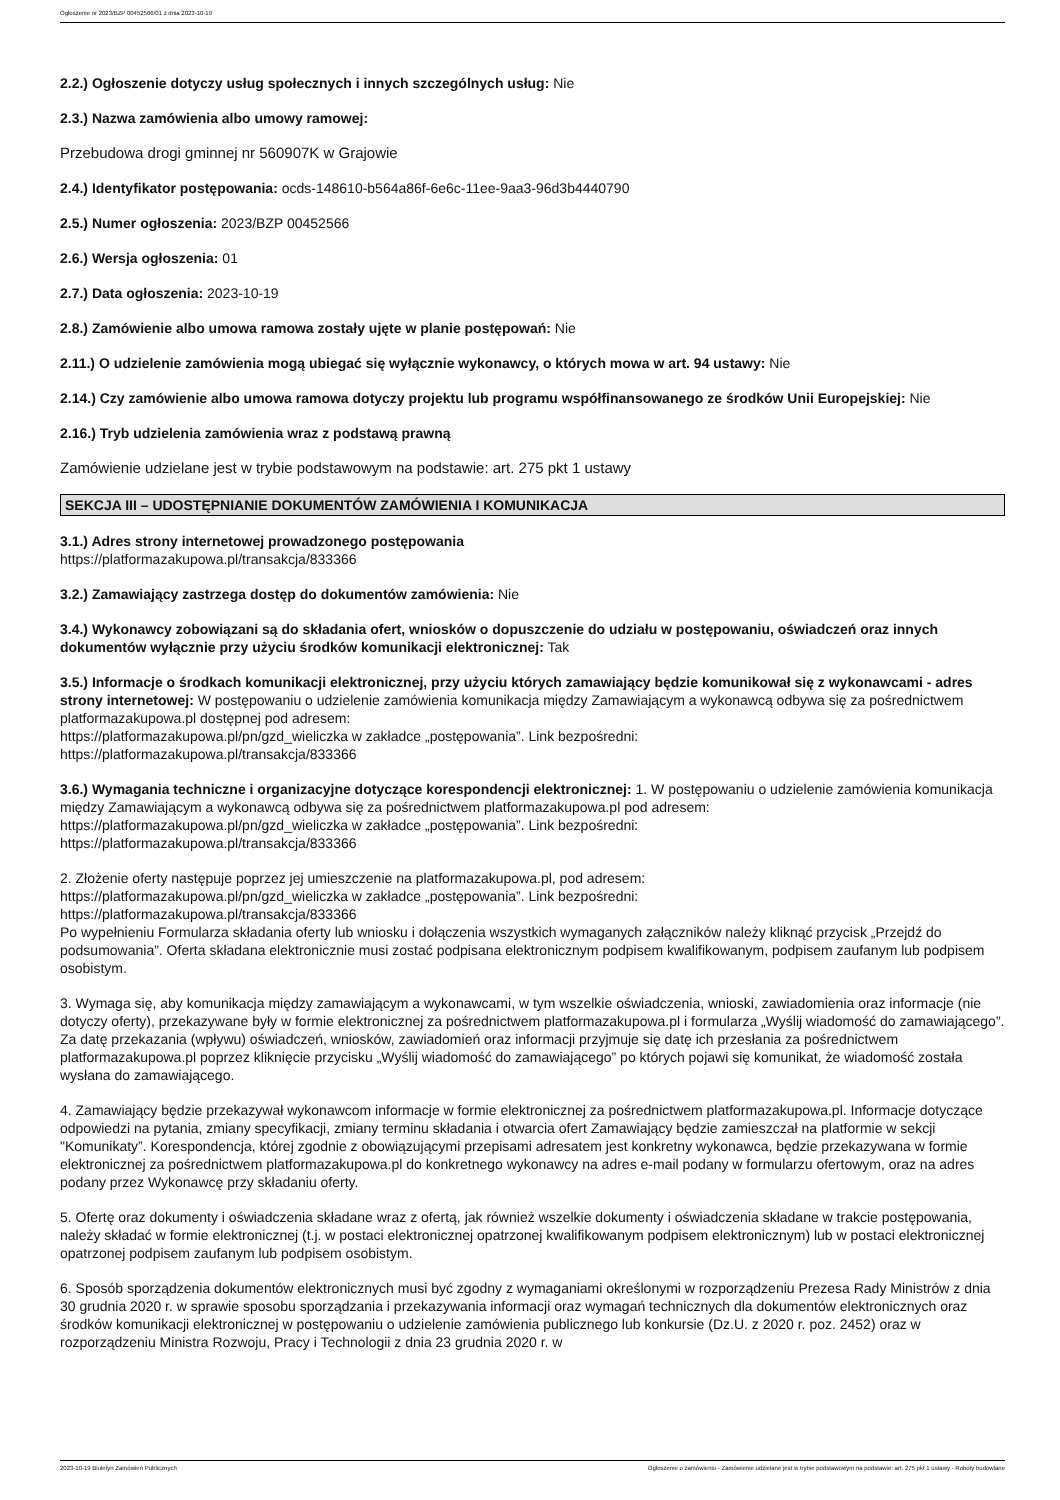Ogłoszenie nr 2023/BZP 00452566/01 z dnia 2023-10-19
2.2.) Ogłoszenie dotyczy usług społecznych i innych szczególnych usług: Nie
2.3.) Nazwa zamówienia albo umowy ramowej:
Przebudowa drogi gminnej nr 560907K w Grajowie
2.4.) Identyfikator postępowania: ocds-148610-b564a86f-6e6c-11ee-9aa3-96d3b4440790
2.5.) Numer ogłoszenia: 2023/BZP 00452566
2.6.) Wersja ogłoszenia: 01
2.7.) Data ogłoszenia: 2023-10-19
2.8.) Zamówienie albo umowa ramowa zostały ujęte w planie postępowań: Nie
2.11.) O udzielenie zamówienia mogą ubiegać się wyłącznie wykonawcy, o których mowa w art. 94 ustawy: Nie
2.14.) Czy zamówienie albo umowa ramowa dotyczy projektu lub programu współfinansowanego ze środków Unii Europejskiej: Nie
2.16.) Tryb udzielenia zamówienia wraz z podstawą prawną
Zamówienie udzielane jest w trybie podstawowym na podstawie: art. 275 pkt 1 ustawy
SEKCJA III – UDOSTĘPNIANIE DOKUMENTÓW ZAMÓWIENIA I KOMUNIKACJA
3.1.) Adres strony internetowej prowadzonego postępowania
https://platformazakupowa.pl/transakcja/833366
3.2.) Zamawiający zastrzega dostęp do dokumentów zamówienia: Nie
3.4.) Wykonawcy zobowiązani są do składania ofert, wniosków o dopuszczenie do udziału w postępowaniu, oświadczeń oraz innych dokumentów wyłącznie przy użyciu środków komunikacji elektronicznej: Tak
3.5.) Informacje o środkach komunikacji elektronicznej, przy użyciu których zamawiający będzie komunikował się z wykonawcami - adres strony internetowej: W postępowaniu o udzielenie zamówienia komunikacja między Zamawiającym a wykonawcą odbywa się za pośrednictwem platformazakupowa.pl dostępnej pod adresem:
https://platformazakupowa.pl/pn/gzd_wieliczka w zakładce „postępowania”. Link bezpośredni:
https://platformazakupowa.pl/transakcja/833366
3.6.) Wymagania techniczne i organizacyjne dotyczące korespondencji elektronicznej: 1. W postępowaniu o udzielenie zamówienia komunikacja między Zamawiającym a wykonawcą odbywa się za pośrednictwem platformazakupowa.pl pod adresem:
https://platformazakupowa.pl/pn/gzd_wieliczka w zakładce „postępowania”. Link bezpośredni:
https://platformazakupowa.pl/transakcja/833366
2. Złożenie oferty następuje poprzez jej umieszczenie na platformazakupowa.pl, pod adresem:
https://platformazakupowa.pl/pn/gzd_wieliczka w zakładce „postępowania”. Link bezpośredni:
https://platformazakupowa.pl/transakcja/833366
Po wypełnieniu Formularza składania oferty lub wniosku i dołączenia wszystkich wymaganych załączników należy kliknąć przycisk „Przejdź do podsumowania”. Oferta składana elektronicznie musi zostać podpisana elektronicznym podpisem kwalifikowanym, podpisem zaufanym lub podpisem osobistym.
3. Wymaga się, aby komunikacja między zamawiającym a wykonawcami, w tym wszelkie oświadczenia, wnioski, zawiadomienia oraz informacje (nie dotyczy oferty), przekazywane były w formie elektronicznej za pośrednictwem platformazakupowa.pl i formularza „Wyślij wiadomość do zamawiającego”. Za datę przekazania (wpływu) oświadczeń, wniosków, zawiadomień oraz informacji przyjmuje się datę ich przesłania za pośrednictwem platformazakupowa.pl poprzez kliknięcie przycisku „Wyślij wiadomość do zamawiającego” po których pojawi się komunikat, że wiadomość została wysłana do zamawiającego.
4. Zamawiający będzie przekazywał wykonawcom informacje w formie elektronicznej za pośrednictwem platformazakupowa.pl. Informacje dotyczące odpowiedzi na pytania, zmiany specyfikacji, zmiany terminu składania i otwarcia ofert Zamawiający będzie zamieszczał na platformie w sekcji "Komunikaty”. Korespondencja, której zgodnie z obowiązującymi przepisami adresatem jest konkretny wykonawca, będzie przekazywana w formie elektronicznej za pośrednictwem platformazakupowa.pl do konkretnego wykonawcy na adres e-mail podany w formularzu ofertowym, oraz na adres podany przez Wykonawcę przy składaniu oferty.
5. Ofertę oraz dokumenty i oświadczenia składane wraz z ofertą, jak również wszelkie dokumenty i oświadczenia składane w trakcie postępowania, należy składać w formie elektronicznej (t.j. w postaci elektronicznej opatrzonej kwalifikowanym podpisem elektronicznym) lub w postaci elektronicznej opatrzonej podpisem zaufanym lub podpisem osobistym.
6. Sposób sporządzenia dokumentów elektronicznych musi być zgodny z wymaganiami określonymi w rozporządzeniu Prezesa Rady Ministrów z dnia 30 grudnia 2020 r. w sprawie sposobu sporządzania i przekazywania informacji oraz wymagań technicznych dla dokumentów elektronicznych oraz środków komunikacji elektronicznej w postępowaniu o udzielenie zamówienia publicznego lub konkursie (Dz.U. z 2020 r. poz. 2452) oraz w rozporządzeniu Ministra Rozwoju, Pracy i Technologii z dnia 23 grudnia 2020 r. w
2023-10-19 Biuletyn Zamówień Publicznych Ogłoszenie o zamówieniu - Zamówienie udzielane jest w trybie podstawowym na podstawie: art. 275 pkt 1 ustawy - Roboty budowlane